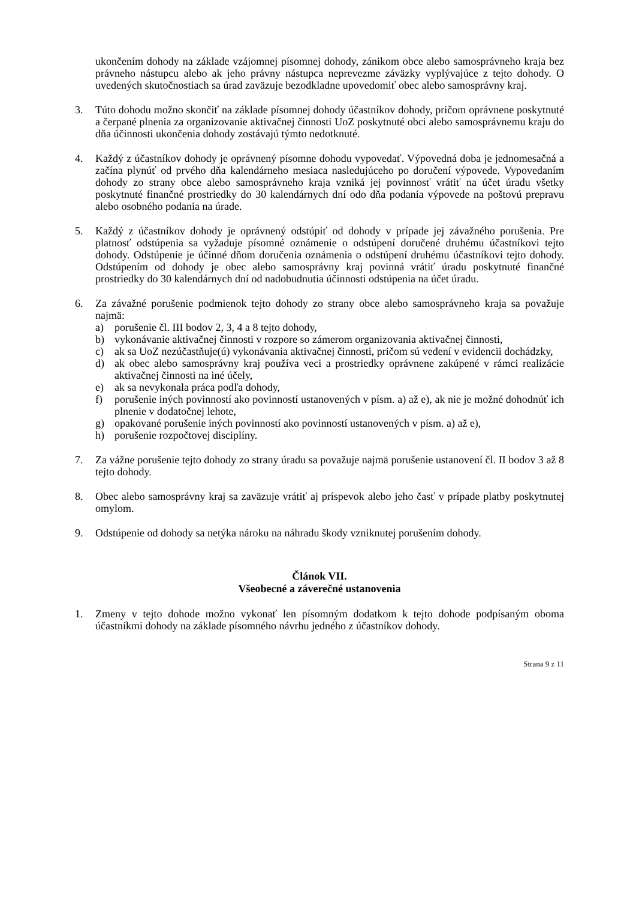ukončením dohody na základe vzájomnej písomnej dohody, zánikom obce alebo samosprávneho kraja bez právneho nástupcu alebo ak jeho právny nástupca neprevezme záväzky vyplývajúce z tejto dohody. O uvedených skutočnostiach sa úrad zaväzuje bezodkladne upovedomiť obec alebo samosprávny kraj.
3. Túto dohodu možno skončiť na základe písomnej dohody účastníkov dohody, pričom oprávnene poskytnuté a čerpané plnenia za organizovanie aktivačnej činnosti UoZ poskytnuté obci alebo samosprávnemu kraju do dňa účinnosti ukončenia dohody zostávajú týmto nedotknuté.
4. Každý z účastníkov dohody je oprávnený písomne dohodu vypovedať. Výpovedná doba je jednomesačná a začína plynúť od prvého dňa kalendárneho mesiaca nasledujúceho po doručení výpovede. Vypovedaním dohody zo strany obce alebo samosprávneho kraja vzniká jej povinnosť vrátiť na účet úradu všetky poskytnuté finančné prostriedky do 30 kalendárnych dní odo dňa podania výpovede na poštovú prepravu alebo osobného podania na úrade.
5. Každý z účastníkov dohody je oprávnený odstúpiť od dohody v prípade jej závažného porušenia. Pre platnosť odstúpenia sa vyžaduje písomné oznámenie o odstúpení doručené druhému účastníkovi tejto dohody. Odstúpenie je účinné dňom doručenia oznámenia o odstúpení druhému účastníkovi tejto dohody. Odstúpením od dohody je obec alebo samosprávny kraj povinná vrátiť úradu poskytnuté finančné prostriedky do 30 kalendárnych dní od nadobudnutia účinnosti odstúpenia na účet úradu.
6. Za závažné porušenie podmienok tejto dohody zo strany obce alebo samosprávneho kraja sa považuje najmä:
a) porušenie čl. III bodov 2, 3, 4 a 8 tejto dohody,
b) vykonávanie aktivačnej činnosti v rozpore so zámerom organizovania aktivačnej činnosti,
c) ak sa UoZ nezúčastňuje(ú) vykonávania aktivačnej činnosti, pričom sú vedení v evidencii dochádzky,
d) ak obec alebo samosprávny kraj používa veci a prostriedky oprávnene zakúpené v rámci realizácie aktivačnej činnosti na iné účely,
e) ak sa nevykonala práca podľa dohody,
f) porušenie iných povinností ako povinností ustanovených v písm. a) až e), ak nie je možné dohodnúť ich plnenie v dodatočnej lehote,
g) opakované porušenie iných povinností ako povinností ustanovených v písm. a) až e),
h) porušenie rozpočtovej disciplíny.
7. Za vážne porušenie tejto dohody zo strany úradu sa považuje najmä porušenie ustanovení čl. II bodov 3 až 8 tejto dohody.
8. Obec alebo samosprávny kraj sa zaväzuje vrátiť aj príspevok alebo jeho časť v prípade platby poskytnutej omylom.
9. Odstúpenie od dohody sa netýka nároku na náhradu škody vzniknutej porušením dohody.
Článok VII.
Všeobecné a záverečné ustanovenia
1. Zmeny v tejto dohode možno vykonať len písomným dodatkom k tejto dohode podpísaným oboma účastníkmi dohody na základe písomného návrhu jedného z účastníkov dohody.
Strana 9 z 11